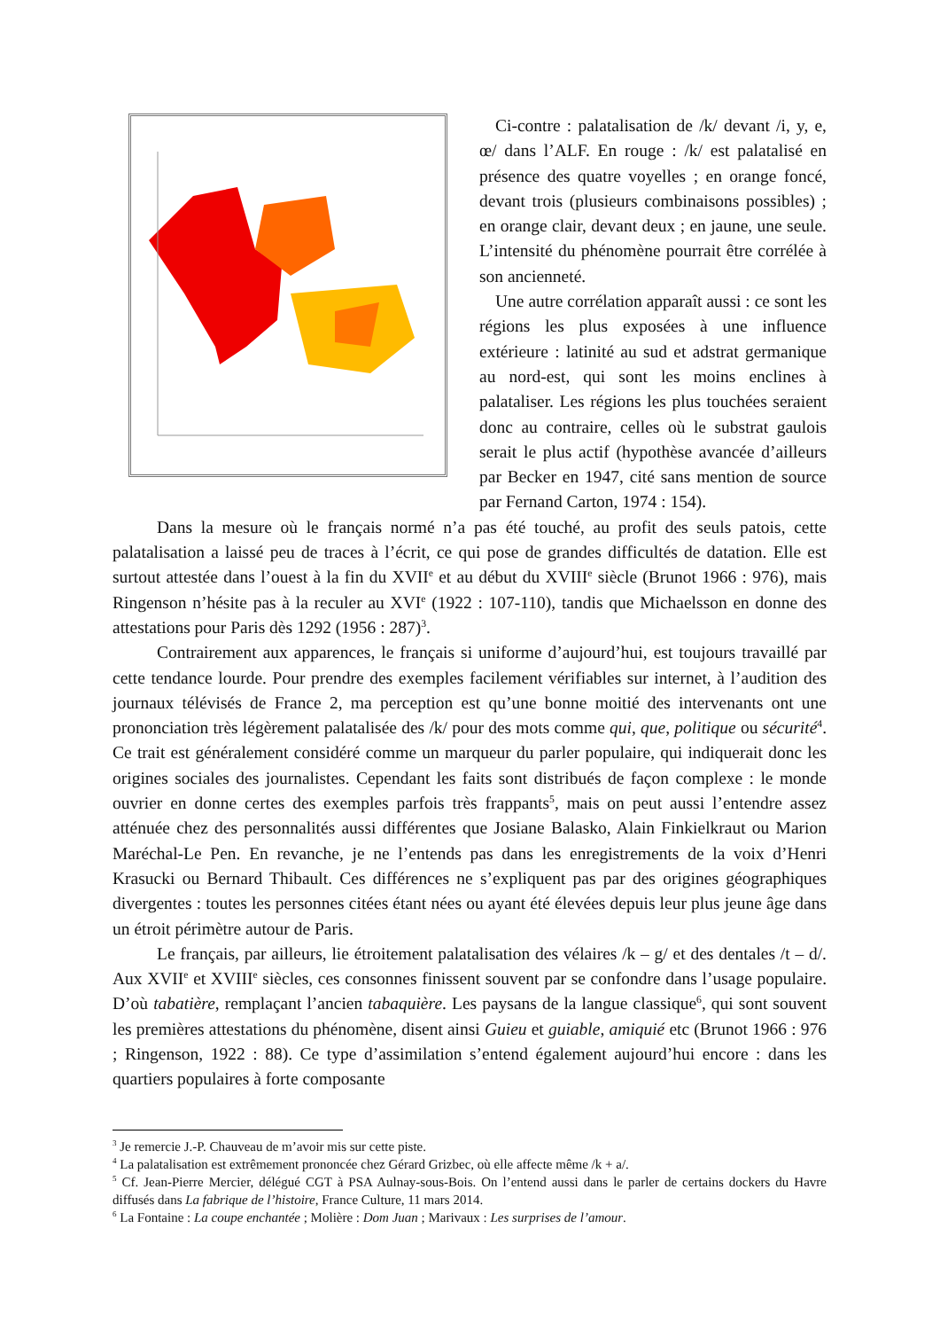Ci-contre : palatalisation de /k/ devant /i, y, e, œ/ dans l’ALF. En rouge : /k/ est palatalisé en présence des quatre voyelles ; en orange foncé, devant trois (plusieurs combinaisons possibles) ; en orange clair, devant deux ; en jaune, une seule. L’intensité du phénomène pourrait être corrélée à son ancienneté.
Une autre corrélation apparaît aussi : ce sont les régions les plus exposées à une influence extérieure : latinité au sud et adstrat germanique au nord-est, qui sont les moins enclines à palataliser. Les régions les plus touchées seraient donc au contraire, celles où le substrat gaulois serait le plus actif (hypothèse avancée d’ailleurs par Becker en 1947, cité sans mention de source par Fernand Carton, 1974 : 154).
Dans la mesure où le français normé n’a pas été touché, au profit des seuls patois, cette palatalisation a laissé peu de traces à l’écrit, ce qui pose de grandes difficultés de datation. Elle est surtout attestée dans l’ouest à la fin du XVII<sup>e</sup> et au début du XVIII<sup>e</sup> siècle (Brunot 1966 : 976), mais Ringenson n’hésite pas à la reculer au XVI<sup>e</sup> (1922 : 107-110), tandis que Michaelsson en donne des attestations pour Paris dès 1292 (1956 : 287)<sup>3</sup>.
Contrairement aux apparences, le français si uniforme d’aujourd’hui, est toujours travaillé par cette tendance lourde. Pour prendre des exemples facilement vérifiables sur internet, à l’audition des journaux télévisés de France 2, ma perception est qu’une bonne moitié des intervenants ont une prononciation très légèrement palatalisée des /k/ pour des mots comme qui, que, politique ou sécurité<sup>4</sup>. Ce trait est généralement considéré comme un marqueur du parler populaire, qui indiquerait donc les origines sociales des journalistes. Cependant les faits sont distribués de façon complexe : le monde ouvrier en donne certes des exemples parfois très frappants<sup>5</sup>, mais on peut aussi l’entendre assez atténuée chez des personnalités aussi différentes que Josiane Balasko, Alain Finkielkraut ou Marion Maréchal-Le Pen. En revanche, je ne l’entends pas dans les enregistrements de la voix d’Henri Krasucki ou Bernard Thibault. Ces différences ne s’expliquent pas par des origines géographiques divergentes : toutes les personnes citées étant nées ou ayant été élevées depuis leur plus jeune âge dans un étroit périmètre autour de Paris.
Le français, par ailleurs, lie étroitement palatalisation des vélaires /k – g/ et des dentales /t – d/. Aux XVII<sup>e</sup> et XVIII<sup>e</sup> siècles, ces consonnes finissent souvent par se confondre dans l’usage populaire. D’où tabatière, remplaçant l’ancien tabaquière. Les paysans de la langue classique<sup>6</sup>, qui sont souvent les premières attestations du phénomène, disent ainsi Guieu et guiable, amiquié etc (Brunot 1966 : 976 ; Ringenson, 1922 : 88). Ce type d’assimilation s’entend également aujourd’hui encore : dans les quartiers populaires à forte composante
<sup>3</sup> Je remercie J.-P. Chauveau de m’avoir mis sur cette piste.
<sup>4</sup> La palatalisation est extrêmement prononcée chez Gérard Grizbec, où elle affecte même /k + a/.
<sup>5</sup> Cf. Jean-Pierre Mercier, délégué CGT à PSA Aulnay-sous-Bois. On l’entend aussi dans le parler de certains dockers du Havre diffusés dans La fabrique de l’histoire, France Culture, 11 mars 2014.
<sup>6</sup> La Fontaine : La coupe enchantée ; Molière : Dom Juan ; Marivaux : Les surprises de l’amour.